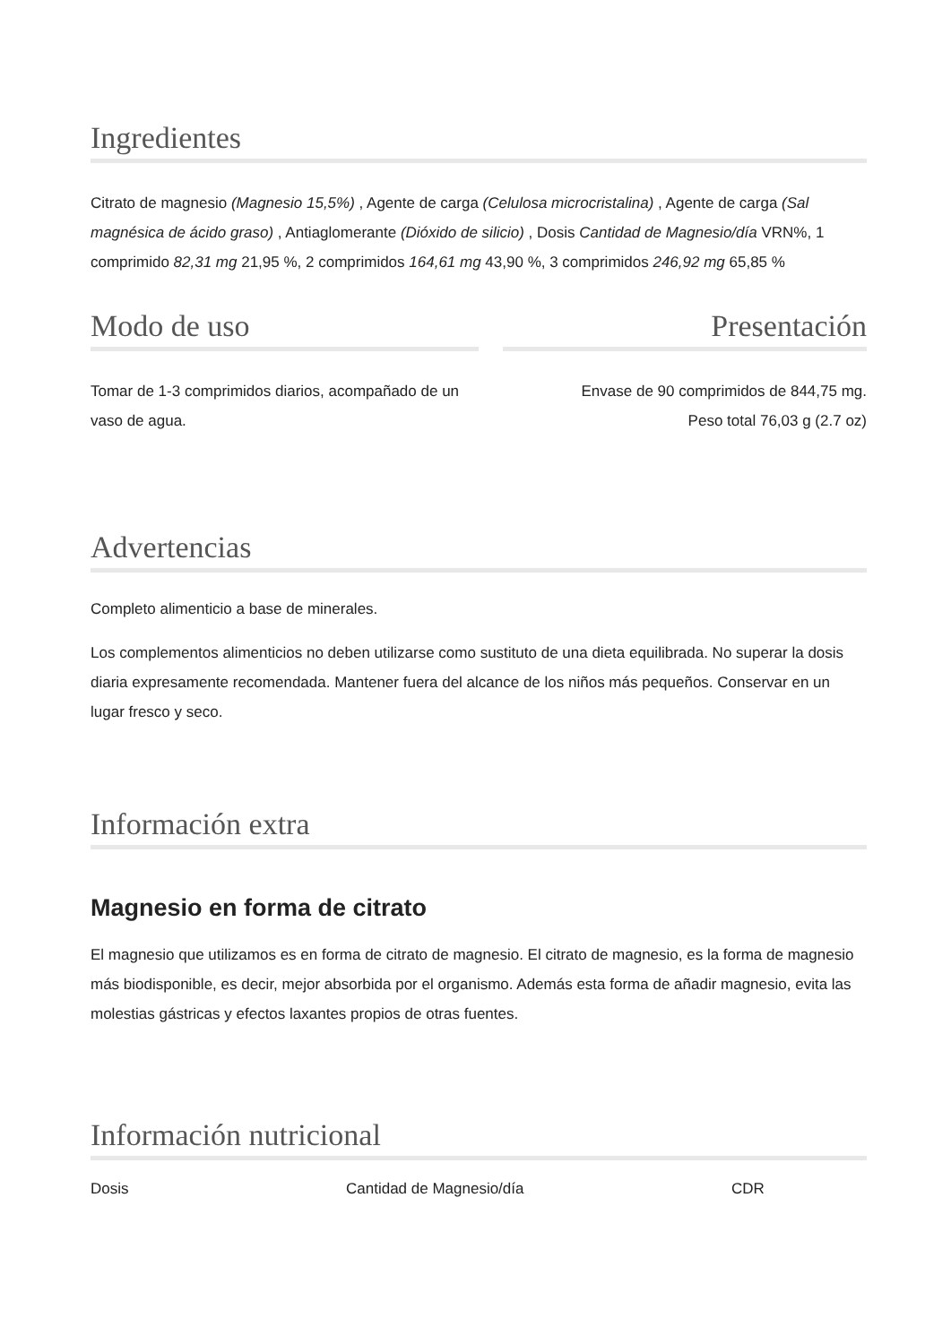Ingredientes
Citrato de magnesio (Magnesio 15,5%) , Agente de carga (Celulosa microcristalina) , Agente de carga (Sal magnésica de ácido graso) , Antiaglomerante (Dióxido de silicio) , Dosis Cantidad de Magnesio/día VRN%, 1 comprimido 82,31 mg 21,95 %, 2 comprimidos 164,61 mg 43,90 %, 3 comprimidos 246,92 mg 65,85 %
Modo de uso
Tomar de 1-3 comprimidos diarios, acompañado de un vaso de agua.
Presentación
Envase de 90 comprimidos de 844,75 mg.
Peso total 76,03 g (2.7 oz)
Advertencias
Completo alimenticio a base de minerales.
Los complementos alimenticios no deben utilizarse como sustituto de una dieta equilibrada. No superar la dosis diaria expresamente recomendada. Mantener fuera del alcance de los niños más pequeños. Conservar en un lugar fresco y seco.
Información extra
Magnesio en forma de citrato
El magnesio que utilizamos es en forma de citrato de magnesio. El citrato de magnesio, es la forma de magnesio más biodisponible, es decir, mejor absorbida por el organismo. Además esta forma de añadir magnesio, evita las molestias gástricas y efectos laxantes propios de otras fuentes.
Información nutricional
| Dosis | Cantidad de Magnesio/día | CDR |